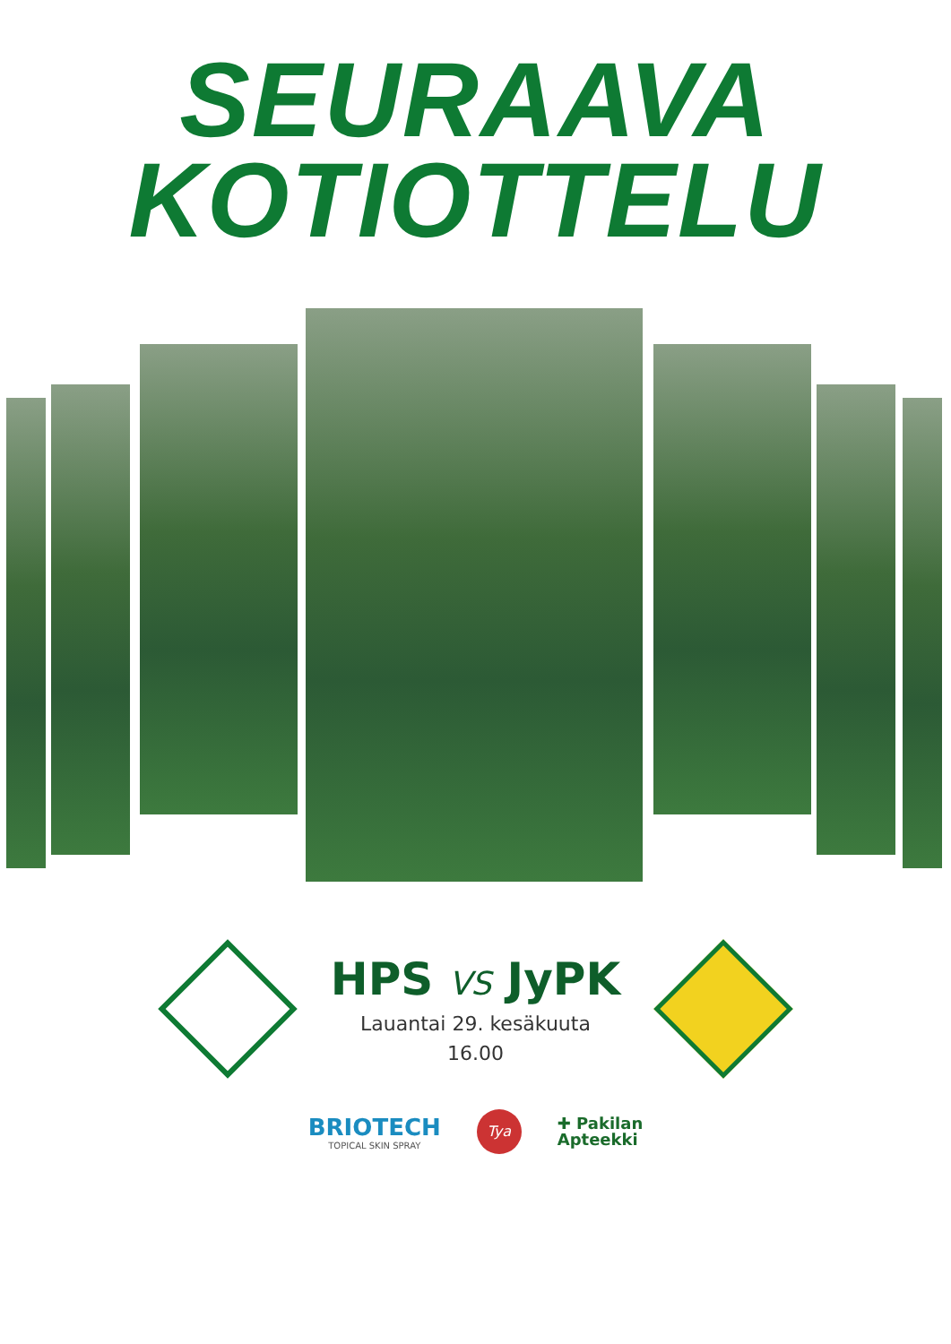SEURAAVA
KOTIOTTELU
HPS VS JyPK
Lauantai 29. kesäkuuta
16.00
BRIOTECH
TOPICAL SKIN SPRAY
Tya
✚ Pakilan
Apteekki